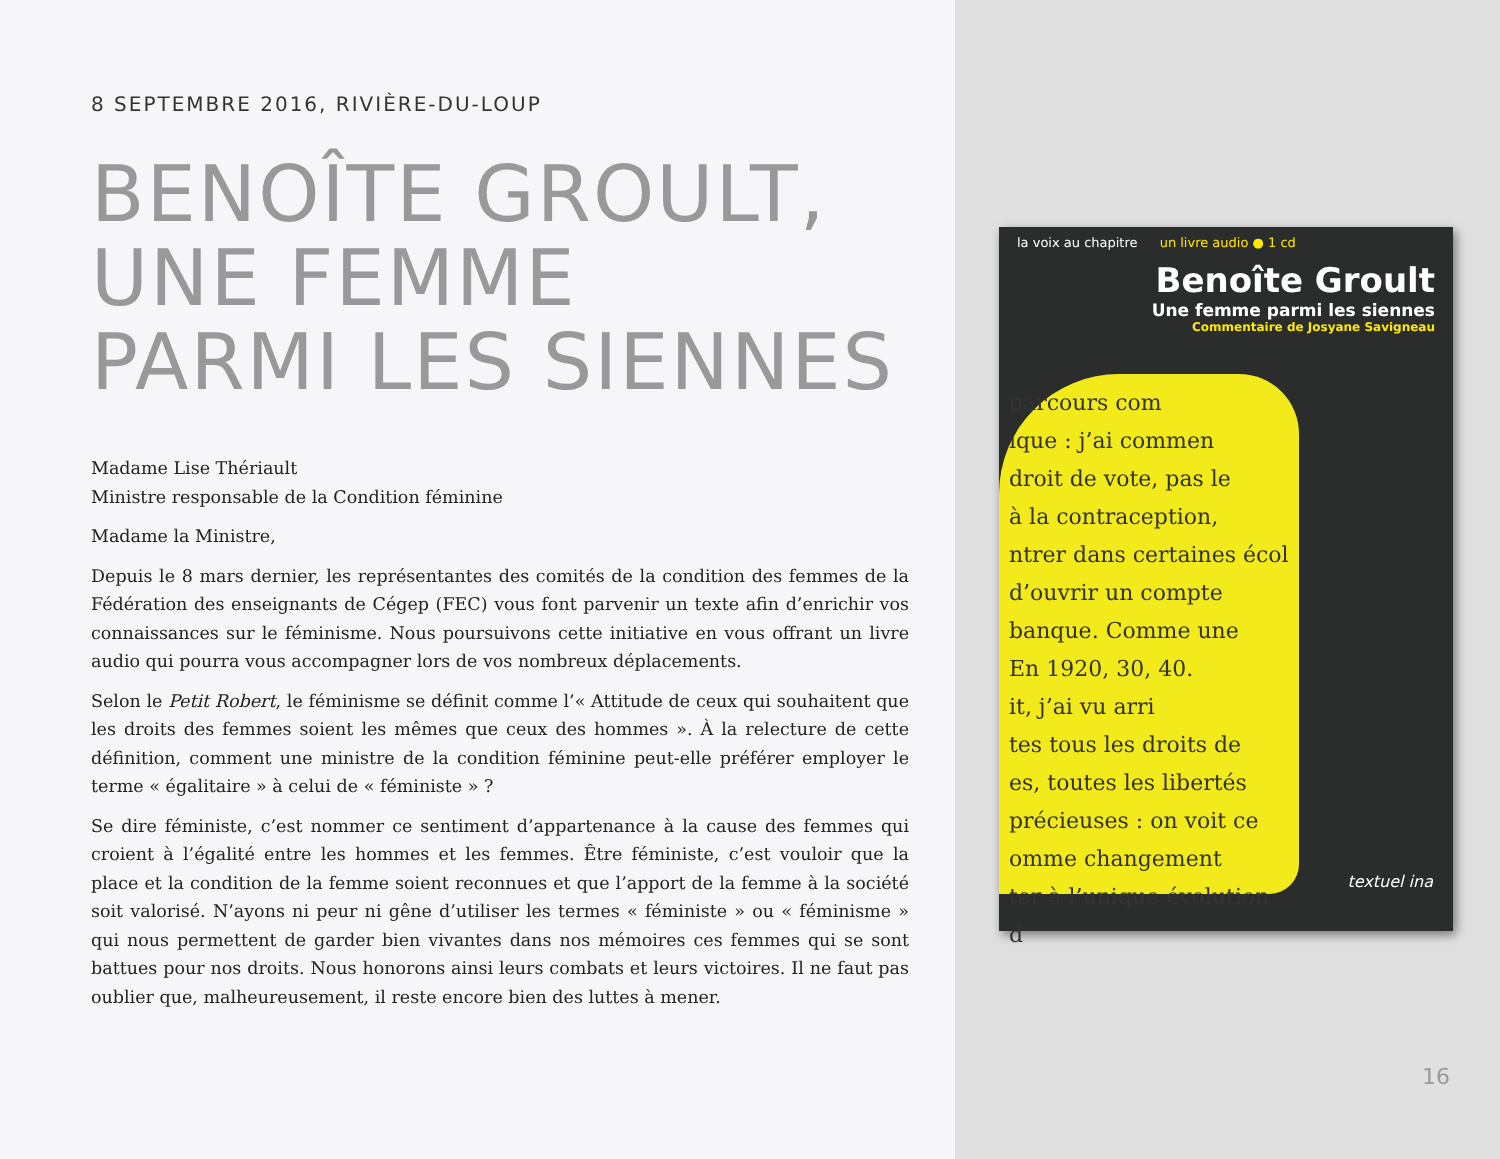8 SEPTEMBRE 2016, RIVIÈRE-DU-LOUP
BENOÎTE GROULT,
UNE FEMME
PARMI LES SIENNES
Madame Lise Thériault
Ministre responsable de la Condition féminine
Madame la Ministre,
Depuis le 8 mars dernier, les représentantes des comités de la condition des femmes de la Fédération des enseignants de Cégep (FEC) vous font parvenir un texte afin d’enrichir vos connaissances sur le féminisme. Nous poursuivons cette initiative en vous offrant un livre audio qui pourra vous accompagner lors de vos nombreux déplacements.
Selon le Petit Robert, le féminisme se définit comme l’« Attitude de ceux qui souhaitent que les droits des femmes soient les mêmes que ceux des hommes ». À la relecture de cette définition, comment une ministre de la condition féminine peut-elle préférer employer le terme « égalitaire » à celui de « féministe » ?
Se dire féministe, c’est nommer ce sentiment d’appartenance à la cause des femmes qui croient à l’égalité entre les hommes et les femmes. Être féministe, c’est vouloir que la place et la condition de la femme soient reconnues et que l’apport de la femme à la société soit valorisé. N’ayons ni peur ni gêne d’utiliser les termes « féministe » ou « féminisme » qui nous permettent de garder bien vivantes dans nos mémoires ces femmes qui se sont battues pour nos droits. Nous honorons ainsi leurs combats et leurs victoires. Il ne faut pas oublier que, malheureusement, il reste encore bien des luttes à mener.
la voix au chapitre un livre audio ● 1 cd
Benoîte Groult
Une femme parmi les siennes
Commentaire de Josyane Savigneau
parcours com
ique : j’ai commen
droit de vote, pas le
à la contraception,
ntrer dans certaines écol
d’ouvrir un compte
banque. Comme une
En 1920, 30, 40.
it, j’ai vu arri
tes tous les droits de
es, toutes les libertés
précieuses : on voit ce
omme changement
ter à l’unique évolution d
textuel ina
16